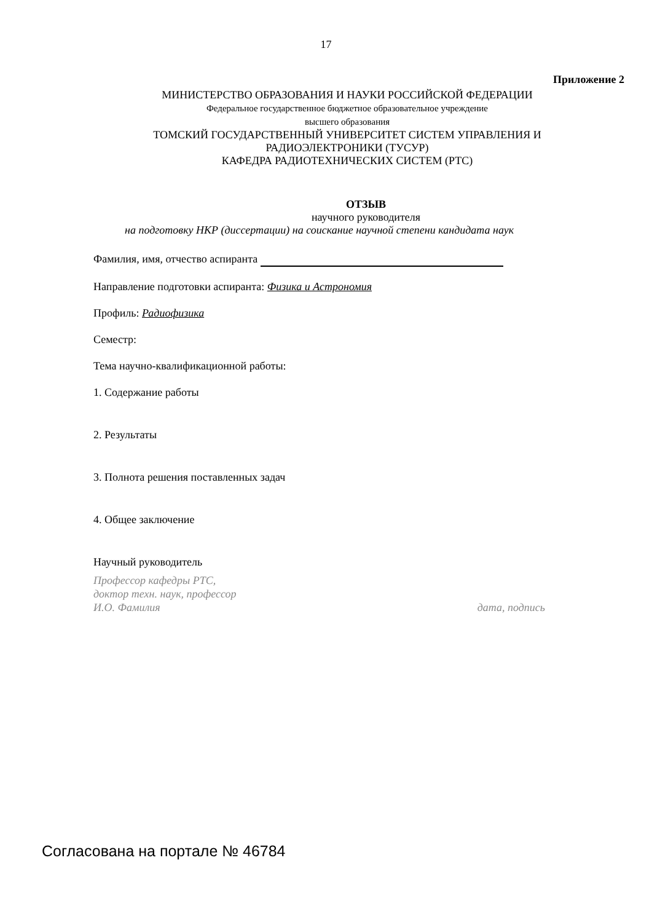17
Приложение 2
МИНИСТЕРСТВО ОБРАЗОВАНИЯ И НАУКИ РОССИЙСКОЙ ФЕДЕРАЦИИ
Федеральное государственное бюджетное образовательное учреждение
высшего образования
ТОМСКИЙ ГОСУДАРСТВЕННЫЙ УНИВЕРСИТЕТ СИСТЕМ УПРАВЛЕНИЯ И РАДИОЭЛЕКТРОНИКИ (ТУСУР)
КАФЕДРА РАДИОТЕХНИЧЕСКИХ СИСТЕМ (РТС)
ОТЗЫВ
научного руководителя
на подготовку НКР (диссертации) на соискание научной степени кандидата наук
Фамилия, имя, отчество аспиранта
Направление подготовки аспиранта: Физика и Астрономия
Профиль: Радиофизика
Семестр:
Тема научно-квалификационной работы:
1. Содержание работы
2. Результаты
3. Полнота решения поставленных задач
4. Общее заключение
Научный руководитель
Профессор кафедры РТС,
доктор техн. наук, профессор
И.О. Фамилия дата, подпись
Согласована на портале № 46784